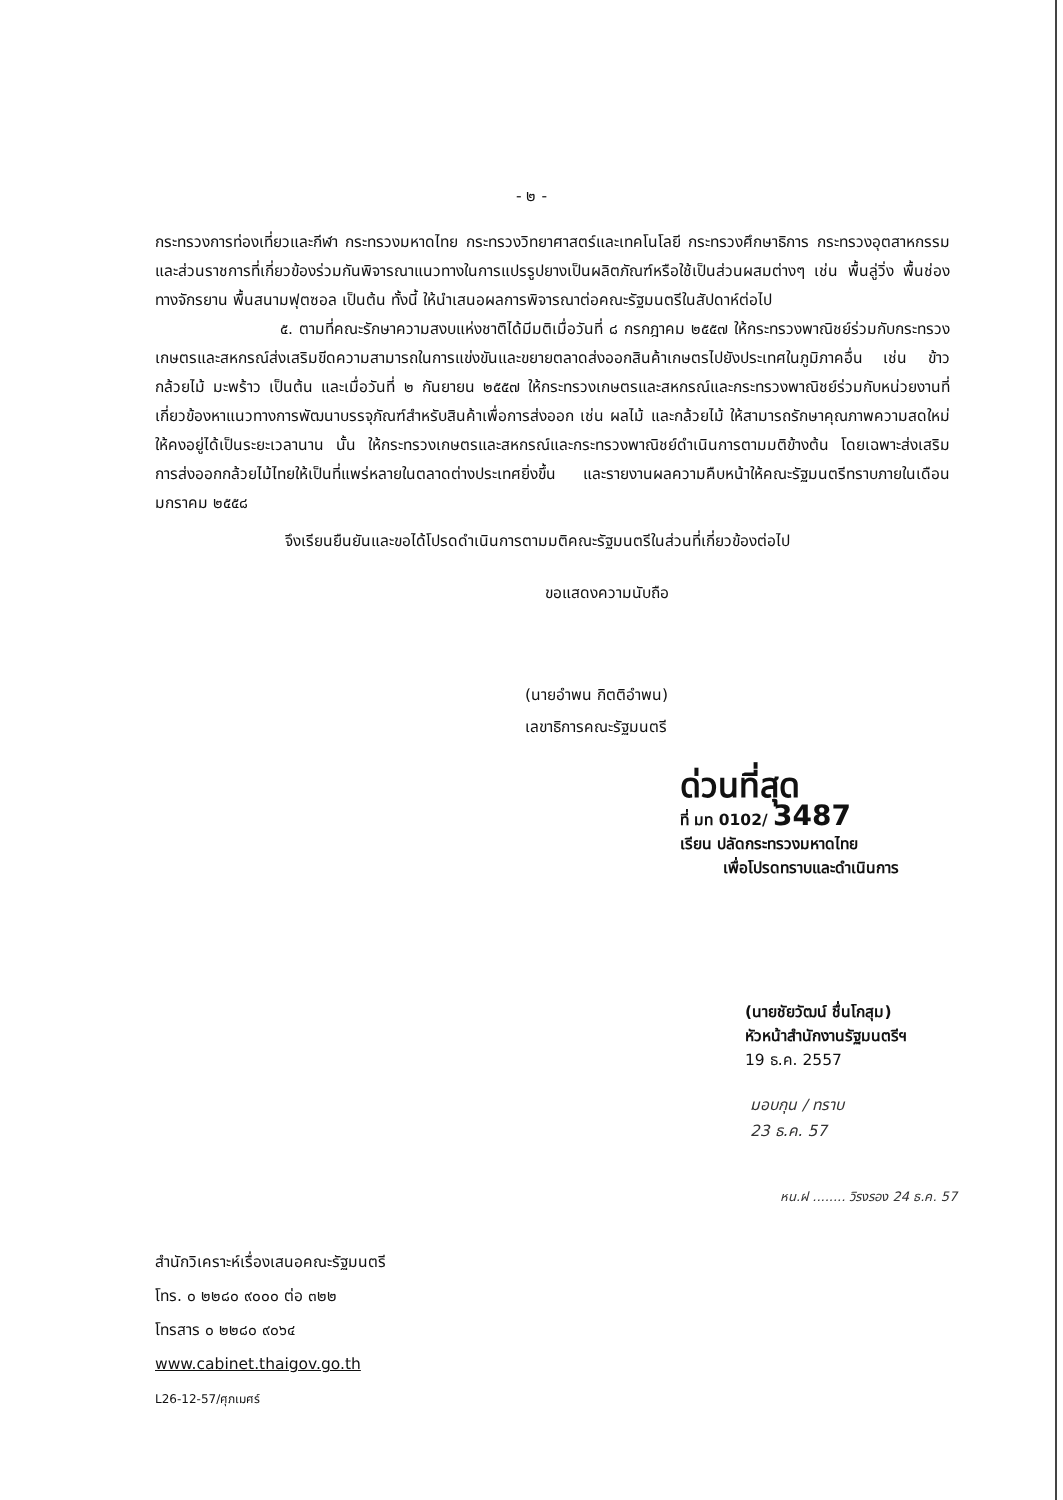- ๒ -
กระทรวงการท่องเที่ยวและกีฬา กระทรวงมหาดไทย กระทรวงวิทยาศาสตร์และเทคโนโลยี กระทรวงศึกษาธิการ กระทรวงอุตสาหกรรม และส่วนราชการที่เกี่ยวข้องร่วมกันพิจารณาแนวทางในการแปรรูปยางเป็นผลิตภัณฑ์หรือใช้เป็นส่วนผสมต่างๆ เช่น พื้นลู่วิ่ง พื้นช่องทางจักรยาน พื้นสนามฟุตซอล เป็นต้น ทั้งนี้ ให้นำเสนอผลการพิจารณาต่อคณะรัฐมนตรีในสัปดาห์ต่อไป
๕. ตามที่คณะรักษาความสงบแห่งชาติได้มีมติเมื่อวันที่ ๘ กรกฎาคม ๒๕๕๗ ให้กระทรวงพาณิชย์ร่วมกับกระทรวงเกษตรและสหกรณ์ส่งเสริมขีดความสามารถในการแข่งขันและขยายตลาดส่งออกสินค้าเกษตรไปยังประเทศในภูมิภาคอื่น เช่น ข้าว กล้วยไม้ มะพร้าว เป็นต้น และเมื่อวันที่ ๒ กันยายน ๒๕๕๗ ให้กระทรวงเกษตรและสหกรณ์และกระทรวงพาณิชย์ร่วมกับหน่วยงานที่เกี่ยวข้องหาแนวทางการพัฒนาบรรจุภัณฑ์สำหรับสินค้าเพื่อการส่งออก เช่น ผลไม้ และกล้วยไม้ ให้สามารถรักษาคุณภาพความสดใหม่ให้คงอยู่ได้เป็นระยะเวลานาน นั้น ให้กระทรวงเกษตรและสหกรณ์และกระทรวงพาณิชย์ดำเนินการตามมติข้างต้น โดยเฉพาะส่งเสริมการส่งออกกล้วยไม้ไทยให้เป็นที่แพร่หลายในตลาดต่างประเทศยิ่งขึ้น และรายงานผลความคืบหน้าให้คณะรัฐมนตรีทราบภายในเดือนมกราคม ๒๕๕๘
จึงเรียนยืนยันและขอได้โปรดดำเนินการตามมติคณะรัฐมนตรีในส่วนที่เกี่ยวข้องต่อไป
ขอแสดงความนับถือ
(นายอำพน กิตติอำพน)
เลขาธิการคณะรัฐมนตรี
ด่วนที่สุด
ที่ มท 0102/ 3487
เรียน ปลัดกระทรวงมหาดไทย
เพื่อโปรดทราบและดำเนินการ
(นายชัยวัฒน์ ชื่นโกสุม)
หัวหน้าสำนักงานรัฐมนตรีฯ
19 ธ.ค. 2557
มอบกุน / ทราบ
23 ธ.ค. 57
หน.ฝ ........ วิรงรอง 24 ธ.ค. 57
สำนักวิเคราะห์เรื่องเสนอคณะรัฐมนตรี
โทร. ๐ ๒๒๘๐ ๙๐๐๐ ต่อ ๓๒๒
โทรสาร ๐ ๒๒๘๐ ๙๐๖๔
www.cabinet.thaigov.go.th
L26-12-57/ศุภเมศร์